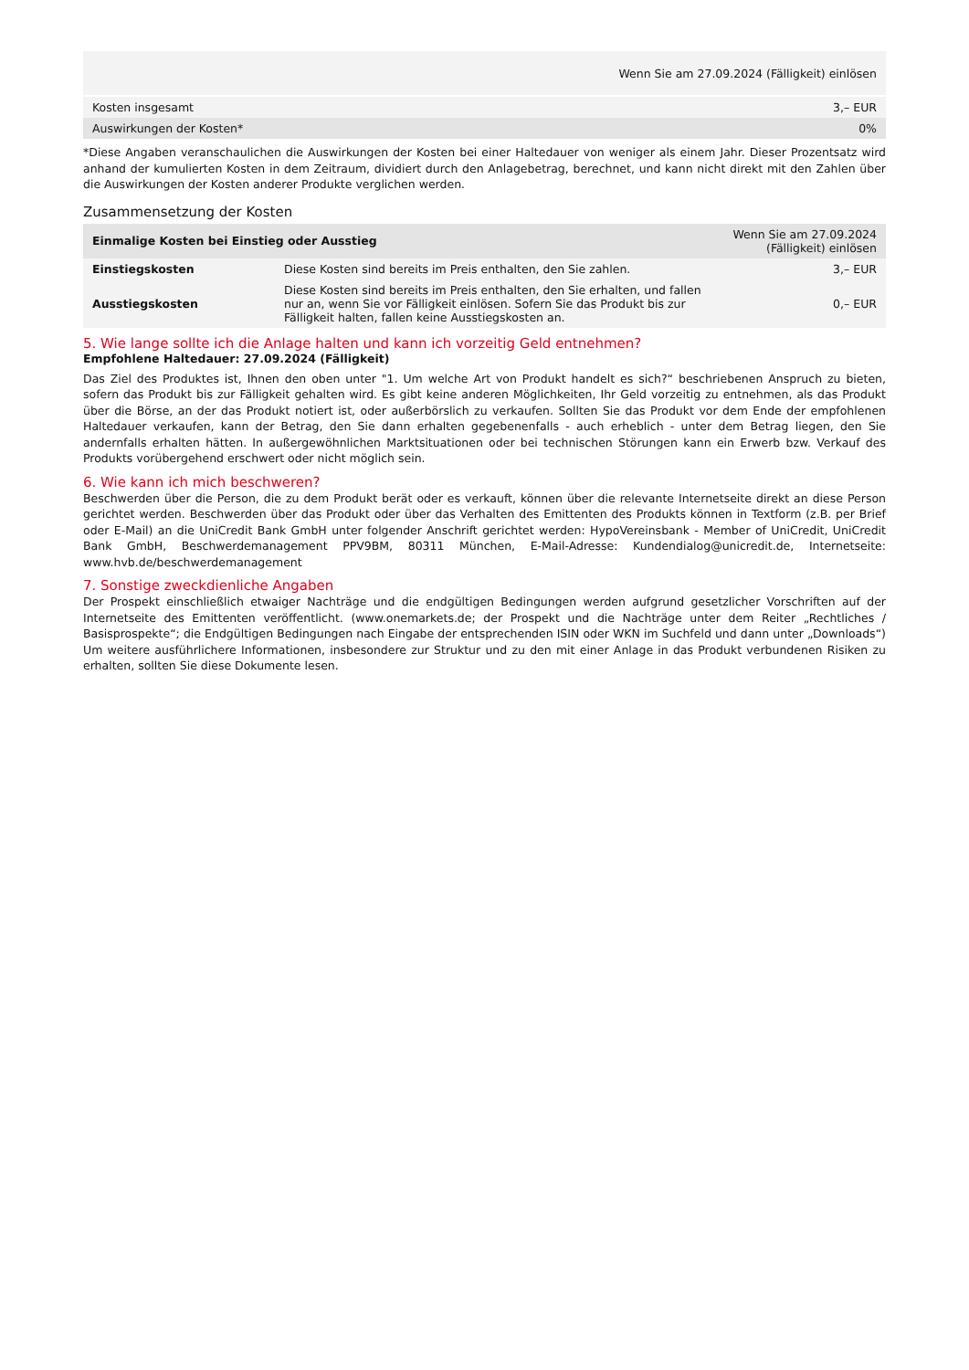| Wenn Sie am 27.09.2024 (Fälligkeit) einlösen | |
| Kosten insgesamt | 3,– EUR |
| Auswirkungen der Kosten* | 0% |
*Diese Angaben veranschaulichen die Auswirkungen der Kosten bei einer Haltedauer von weniger als einem Jahr. Dieser Prozentsatz wird anhand der kumulierten Kosten in dem Zeitraum, dividiert durch den Anlagebetrag, berechnet, und kann nicht direkt mit den Zahlen über die Auswirkungen der Kosten anderer Produkte verglichen werden.
Zusammensetzung der Kosten
| Einmalige Kosten bei Einstieg oder Ausstieg | | Wenn Sie am 27.09.2024 (Fälligkeit) einlösen |
| --- | --- | --- |
| Einstiegskosten | Diese Kosten sind bereits im Preis enthalten, den Sie zahlen. | 3,– EUR |
| Ausstiegskosten | Diese Kosten sind bereits im Preis enthalten, den Sie erhalten, und fallen nur an, wenn Sie vor Fälligkeit einlösen. Sofern Sie das Produkt bis zur Fälligkeit halten, fallen keine Ausstiegskosten an. | 0,– EUR |
5. Wie lange sollte ich die Anlage halten und kann ich vorzeitig Geld entnehmen?
Empfohlene Haltedauer: 27.09.2024 (Fälligkeit)
Das Ziel des Produktes ist, Ihnen den oben unter "1. Um welche Art von Produkt handelt es sich?“ beschriebenen Anspruch zu bieten, sofern das Produkt bis zur Fälligkeit gehalten wird. Es gibt keine anderen Möglichkeiten, Ihr Geld vorzeitig zu entnehmen, als das Produkt über die Börse, an der das Produkt notiert ist, oder außerbörslich zu verkaufen. Sollten Sie das Produkt vor dem Ende der empfohlenen Haltedauer verkaufen, kann der Betrag, den Sie dann erhalten gegebenenfalls - auch erheblich - unter dem Betrag liegen, den Sie andernfalls erhalten hätten. In außergewöhnlichen Marktsituationen oder bei technischen Störungen kann ein Erwerb bzw. Verkauf des Produkts vorübergehend erschwert oder nicht möglich sein.
6. Wie kann ich mich beschweren?
Beschwerden über die Person, die zu dem Produkt berät oder es verkauft, können über die relevante Internetseite direkt an diese Person gerichtet werden. Beschwerden über das Produkt oder über das Verhalten des Emittenten des Produkts können in Textform (z.B. per Brief oder E-Mail) an die UniCredit Bank GmbH unter folgender Anschrift gerichtet werden: HypoVereinsbank - Member of UniCredit, UniCredit Bank GmbH, Beschwerdemanagement PPV9BM, 80311 München, E-Mail-Adresse: Kundendialog@unicredit.de, Internetseite: www.hvb.de/beschwerdemanagement
7. Sonstige zweckdienliche Angaben
Der Prospekt einschließlich etwaiger Nachträge und die endgültigen Bedingungen werden aufgrund gesetzlicher Vorschriften auf der Internetseite des Emittenten veröffentlicht. (www.onemarkets.de; der Prospekt und die Nachträge unter dem Reiter „Rechtliches / Basisprospekte“; die Endgültigen Bedingungen nach Eingabe der entsprechenden ISIN oder WKN im Suchfeld und dann unter „Downloads“) Um weitere ausführlichere Informationen, insbesondere zur Struktur und zu den mit einer Anlage in das Produkt verbundenen Risiken zu erhalten, sollten Sie diese Dokumente lesen.